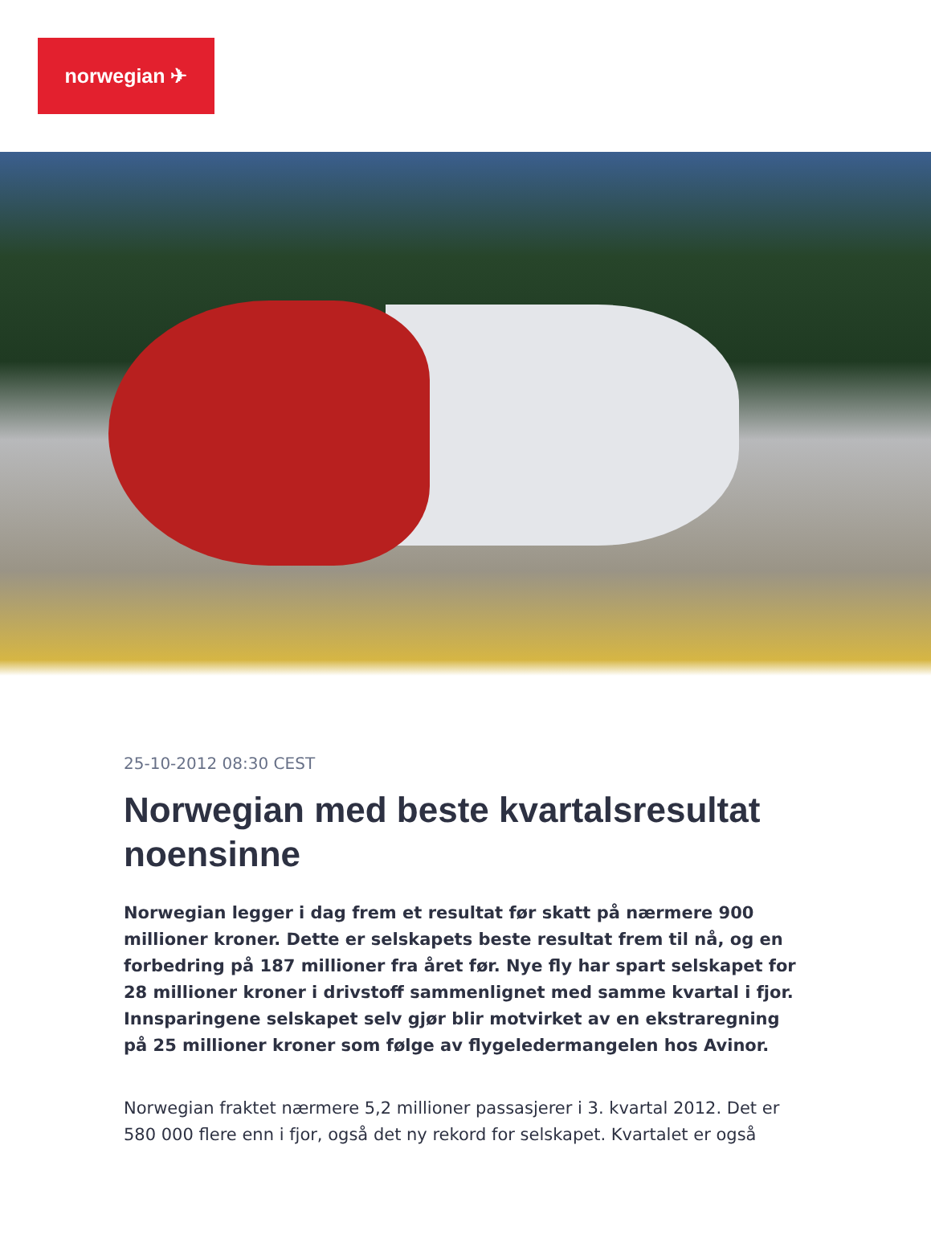norwegian ✈
25-10-2012 08:30 CEST
Norwegian med beste kvartalsresultat noensinne
Norwegian legger i dag frem et resultat før skatt på nærmere 900 millioner kroner. Dette er selskapets beste resultat frem til nå, og en forbedring på 187 millioner fra året før. Nye fly har spart selskapet for 28 millioner kroner i drivstoff sammenlignet med samme kvartal i fjor. Innsparingene selskapet selv gjør blir motvirket av en ekstraregning på 25 millioner kroner som følge av flygeledermangelen hos Avinor.
Norwegian fraktet nærmere 5,2 millioner passasjerer i 3. kvartal 2012. Det er 580 000 flere enn i fjor, også det ny rekord for selskapet. Kvartalet er også